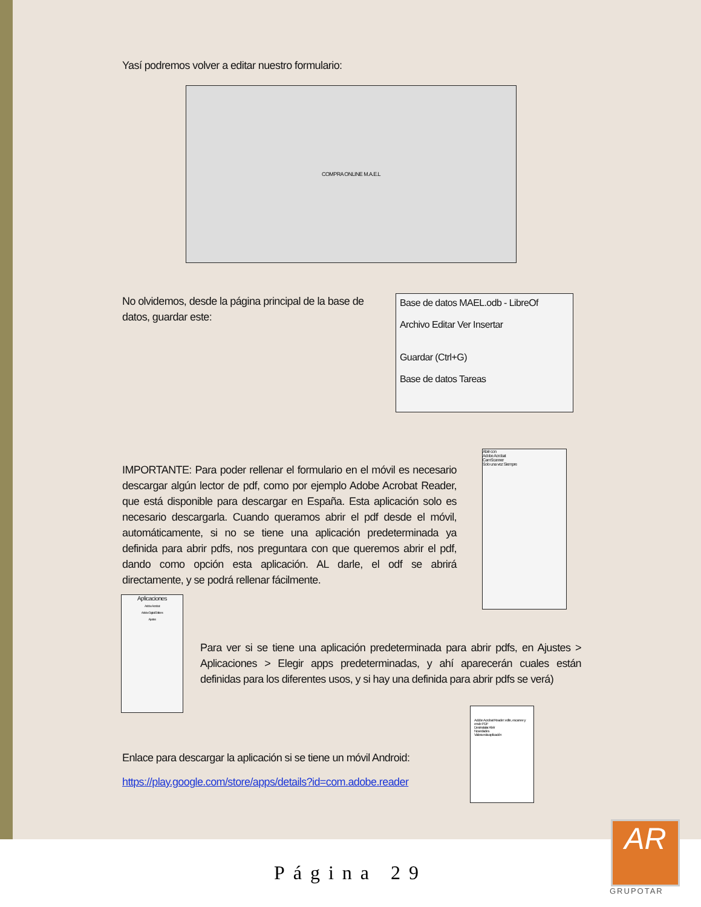Yasí podremos volver a editar nuestro formulario:
COMPRA ONLINE M.A.E.L
No olvidemos, desde la página principal de la base de datos, guardar este:
Base de datos MAEL.odb - LibreOf
Archivo Editar Ver Insertar
Guardar (Ctrl+G)
Base de datos Tareas
IMPORTANTE: Para poder rellenar el formulario en el móvil es necesario descargar algún lector de pdf, como por ejemplo Adobe Acrobat Reader, que está disponible para descargar en España. Esta aplicación solo es necesario descargarla. Cuando queramos abrir el pdf desde el móvil, automáticamente, si no se tiene una aplicación predeterminada ya definida para abrir pdfs, nos preguntara con que queremos abrir el pdf, dando como opción esta aplicación. AL darle, el odf se abrirá directamente, y se podrá rellenar fácilmente.
Abrir con
Adobe Acrobat
CamScanner
Solo una vez Siempre
Aplicaciones
Adobe Acrobat
Adobe Digital Editions
Ajustes
Para ver si se tiene una aplicación predeterminada para abrir pdfs, en Ajustes > Aplicaciones > Elegir apps predeterminadas, y ahí aparecerán cuales están definidas para los diferentes usos, y si hay una definida para abrir pdfs se verá)
Enlace para descargar la aplicación si se tiene un móvil Android:
https://play.google.com/store/apps/details?id=com.adobe.reader
Adobe Acrobat Reader: edite, escanee y envíe PDF
Desinstalar Abrir
Novedades
Valora esta aplicación
Página 29
AR
GRUPOTAR